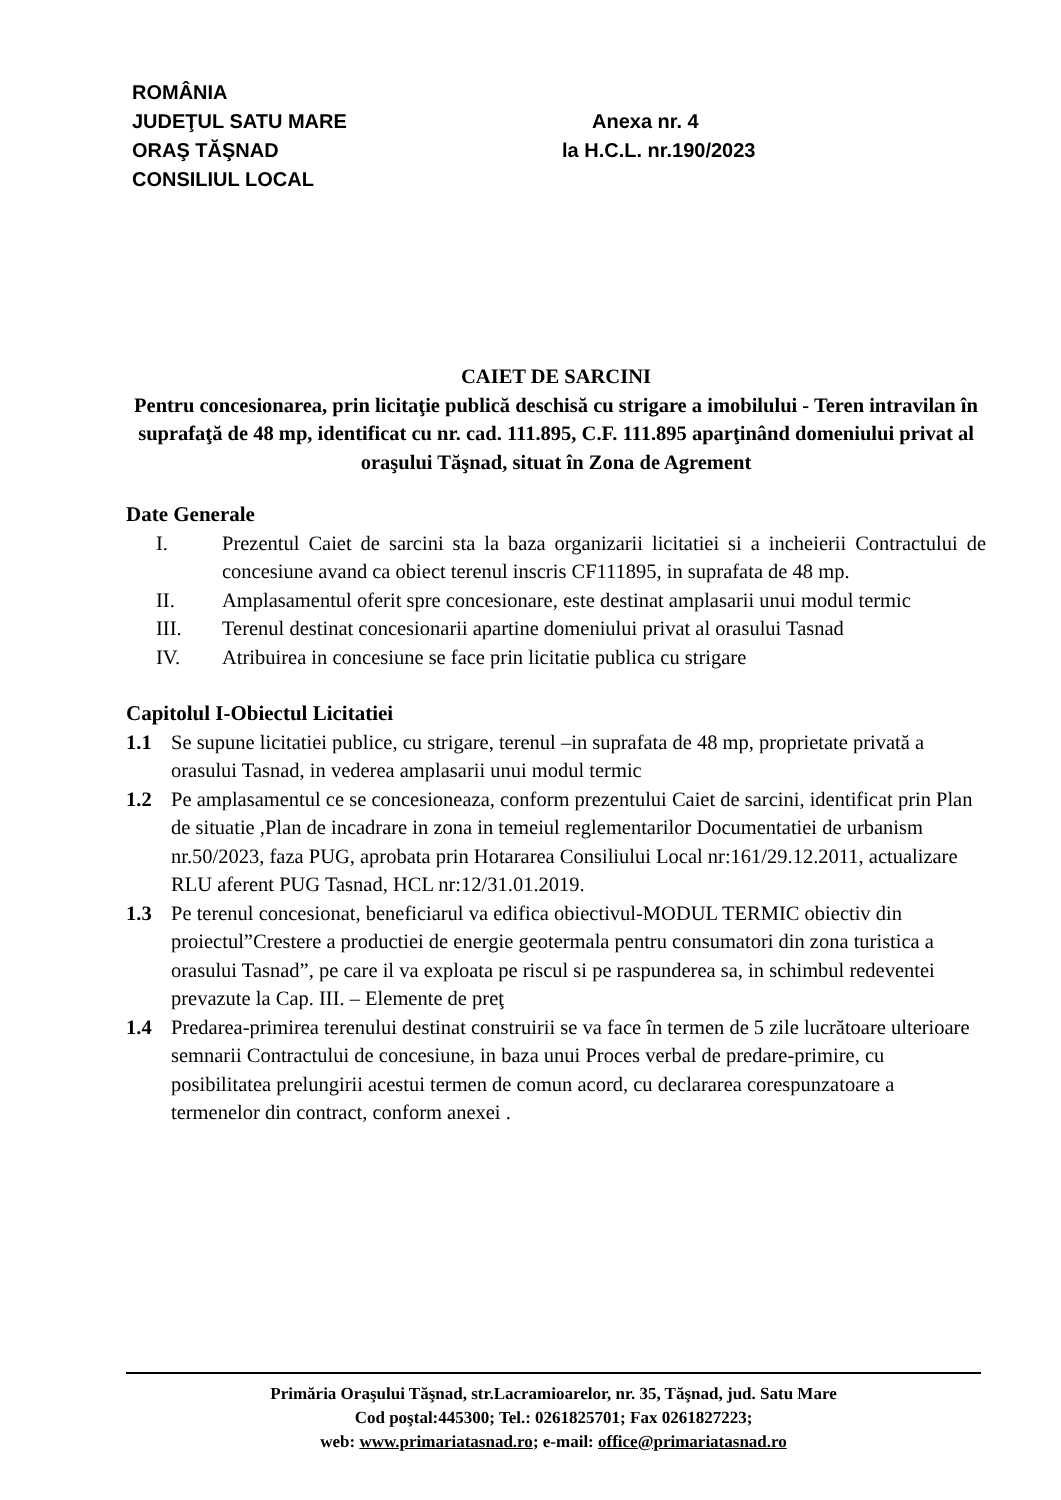ROMÂNIA
JUDEŢUL SATU MARE Anexa nr. 4
ORAŞ TĂŞNAD la H.C.L. nr.190/2023
CONSILIUL LOCAL
CAIET DE SARCINI
Pentru concesionarea, prin licitaţie publică deschisă cu strigare a imobilului - Teren intravilan în suprafaţă de 48 mp, identificat cu nr. cad. 111.895, C.F. 111.895 aparţinând domeniului privat al oraşului Tăşnad, situat în Zona de Agrement
Date Generale
I. Prezentul Caiet de sarcini sta la baza organizarii licitatiei si a incheierii Contractului de concesiune avand ca obiect terenul inscris CF111895, in suprafata de 48 mp.
II. Amplasamentul oferit spre concesionare, este destinat amplasarii unui modul termic
III. Terenul destinat concesionarii apartine domeniului privat al orasului Tasnad
IV. Atribuirea in concesiune se face prin licitatie publica cu strigare
Capitolul I-Obiectul Licitatiei
1.1 Se supune licitatiei publice, cu strigare, terenul –in suprafata de 48 mp, proprietate privată a orasului Tasnad, in vederea amplasarii unui modul termic
1.2 Pe amplasamentul ce se concesioneaza, conform prezentului Caiet de sarcini, identificat prin Plan de situatie ,Plan de incadrare in zona in temeiul reglementarilor Documentatiei de urbanism nr.50/2023, faza PUG, aprobata prin Hotararea Consiliului Local nr:161/29.12.2011, actualizare RLU aferent PUG Tasnad, HCL nr:12/31.01.2019.
1.3 Pe terenul concesionat, beneficiarul va edifica obiectivul-MODUL TERMIC obiectiv din proiectul”Crestere a productiei de energie geotermala pentru consumatori din zona turistica a orasului Tasnad”, pe care il va exploata pe riscul si pe raspunderea sa, in schimbul redeventei prevazute la Cap. III. – Elemente de preţ
1.4 Predarea-primirea terenului destinat construirii se va face în termen de 5 zile lucrătoare ulterioare semnarii Contractului de concesiune, in baza unui Proces verbal de predare-primire, cu posibilitatea prelungirii acestui termen de comun acord, cu declararea corespunzatoare a termenelor din contract, conform anexei .
Primăria Oraşului Tăşnad, str.Lacramioarelor, nr. 35, Tăşnad, jud. Satu Mare
Cod poştal:445300; Tel.: 0261825701; Fax 0261827223;
web: www.primariatasnad.ro; e-mail: office@primariatasnad.ro